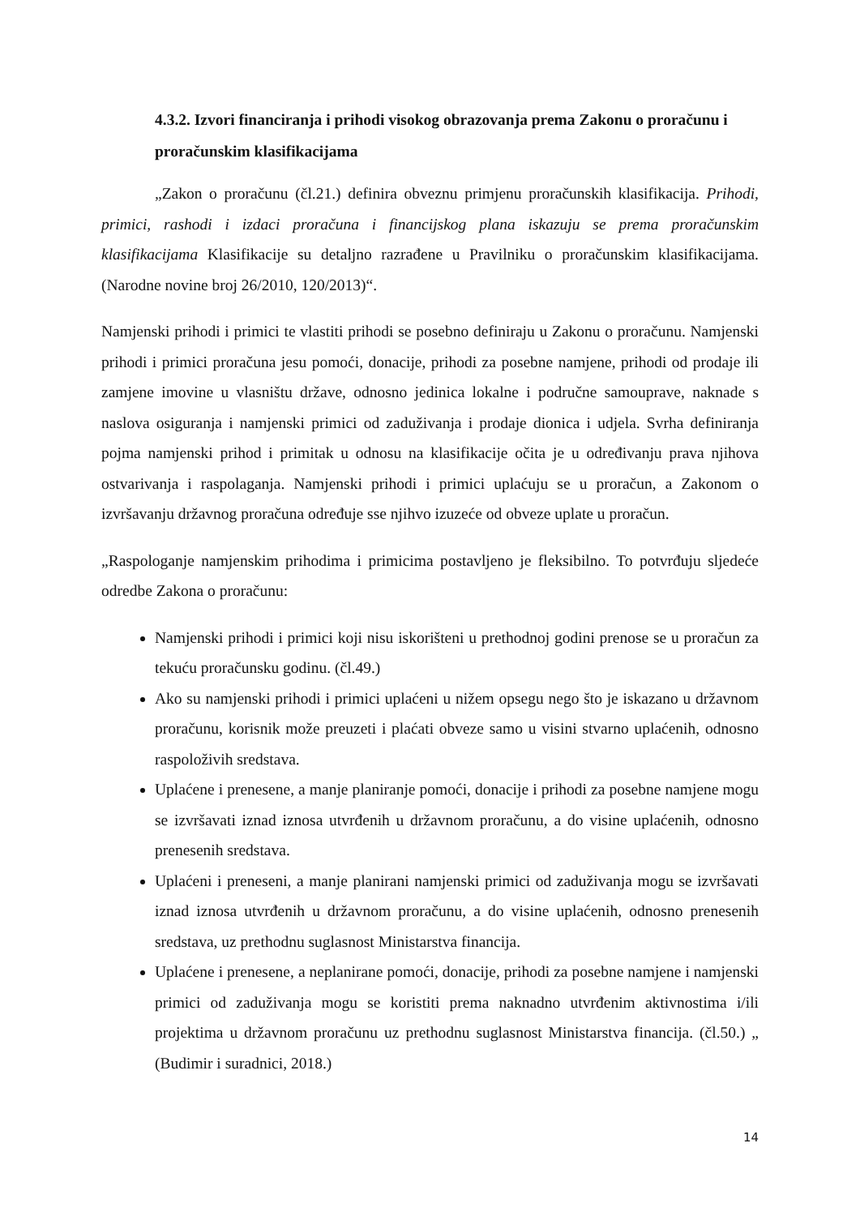4.3.2. Izvori financiranja i prihodi visokog obrazovanja prema Zakonu o proračunu i proračunskim klasifikacijama
„Zakon o proračunu (čl.21.) definira obveznu primjenu proračunskih klasifikacija. Prihodi, primici, rashodi i izdaci proračuna i financijskog plana iskazuju se prema proračunskim klasifikacijama Klasifikacije su detaljno razrađene u Pravilniku o proračunskim klasifikacijama. (Narodne novine broj 26/2010, 120/2013)“.
Namjenski prihodi i primici te vlastiti prihodi se posebno definiraju u Zakonu o proračunu. Namjenski prihodi i primici proračuna jesu pomoći, donacije, prihodi za posebne namjene, prihodi od prodaje ili zamjene imovine u vlasništu države, odnosno jedinica lokalne i područne samouprave, naknade s naslova osiguranja i namjenski primici od zaduživanja i prodaje dionica i udjela. Svrha definiranja pojma namjenski prihod i primitak u odnosu na klasifikacije očita je u određivanju prava njihova ostvarivanja i raspolaganja. Namjenski prihodi i primici uplaćuju se u proračun, a Zakonom o izvršavanju državnog proračuna određuje sse njihvo izuzeće od obveze uplate u proračun.
„Raspologanje namjenskim prihodima i primicima postavljeno je fleksibilno. To potvrđuju sljedeće odredbe Zakona o proračunu:
Namjenski prihodi i primici koji nisu iskorišteni u prethodnoj godini prenose se u proračun za tekuću proračunsku godinu. (čl.49.)
Ako su namjenski prihodi i primici uplaćeni u nižem opsegu nego što je iskazano u državnom proračunu, korisnik može preuzeti i plaćati obveze samo u visini stvarno uplaćenih, odnosno raspoloživih sredstava.
Uplaćene i prenesene, a manje planiranje pomoći, donacije i prihodi za posebne namjene mogu se izvršavati iznad iznosa utvrđenih u državnom proračunu, a do visine uplaćenih, odnosno prenesenih sredstava.
Uplaćeni i preneseni, a manje planirani namjenski primici od zaduživanja mogu se izvršavati iznad iznosa utvrđenih u državnom proračunu, a do visine uplaćenih, odnosno prenesenih sredstava, uz prethodnu suglasnost Ministarstva financija.
Uplaćene i prenesene, a neplanirane pomoći, donacije, prihodi za posebne namjene i namjenski primici od zaduživanja mogu se koristiti prema naknadno utvrđenim aktivnostima i/ili projektima u državnom proračunu uz prethodnu suglasnost Ministarstva financija. (čl.50.) „ (Budimir i suradnici, 2018.)
14